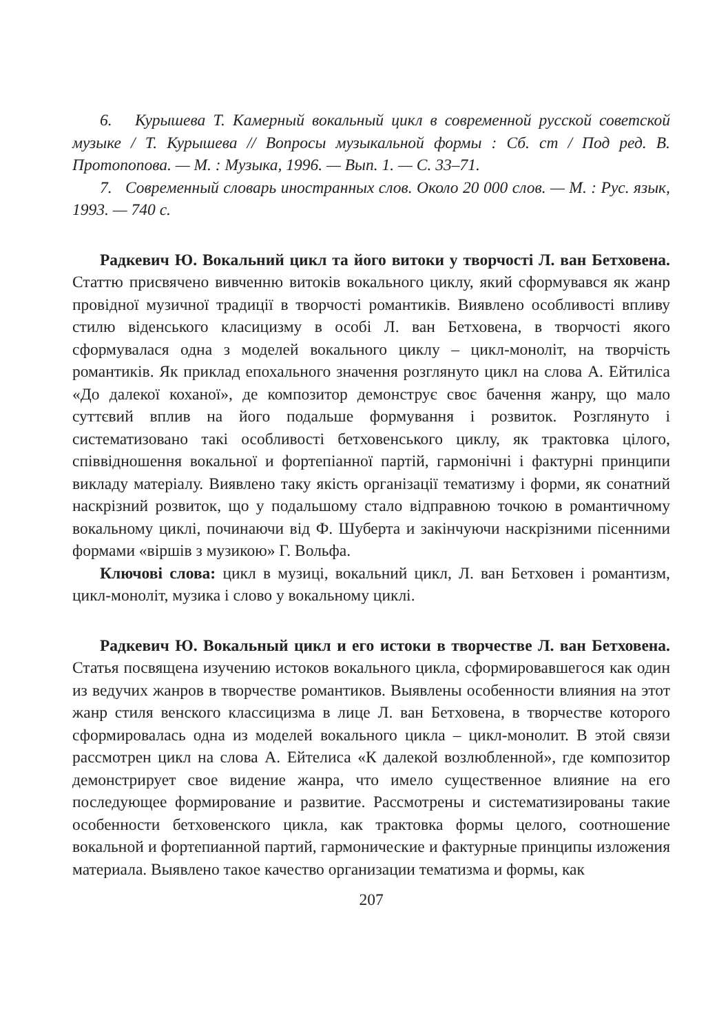6. Курышева Т. Камерный вокальный цикл в современной русской советской музыке / Т. Курышева // Вопросы музыкальной формы : Сб. ст / Под ред. В. Протопопова. — М. : Музыка, 1996. — Вып. 1. — С. 33–71.
7. Современный словарь иностранных слов. Около 20 000 слов. — М. : Рус. язык, 1993. — 740 с.
Радкевич Ю. Вокальний цикл та його витоки у творчості Л. ван Бетховена. Статтю присвячено вивченню витоків вокального циклу, який сформувався як жанр провідної музичної традиції в творчості романтиків. Виявлено особливості впливу стилю віденського класицизму в особі Л. ван Бетховена, в творчості якого сформувалася одна з моделей вокального циклу – цикл-моноліт, на творчість романтиків. Як приклад епохального значення розглянуто цикл на слова А. Ейтиліса «До далекої коханої», де композитор демонструє своє бачення жанру, що мало суттєвий вплив на його подальше формування і розвиток. Розглянуто і систематизовано такі особливості бетховенського циклу, як трактовка цілого, співвідношення вокальної и фортепіанної партій, гармонічні і фактурні принципи викладу матеріалу. Виявлено таку якість організації тематизму і форми, як сонатний наскрізний розвиток, що у подальшому стало відправною точкою в романтичному вокальному циклі, починаючи від Ф. Шуберта и закінчуючи наскрізними пісенними формами «віршів з музикою» Г. Вольфа.
Ключові слова: цикл в музиці, вокальний цикл, Л. ван Бетховен і романтизм, цикл-моноліт, музика і слово у вокальному циклі.
Радкевич Ю. Вокальный цикл и его истоки в творчестве Л. ван Бетховена. Статья посвящена изучению истоков вокального цикла, сформировавшегося как один из ведучих жанров в творчестве романтиков. Выявлены особенности влияния на этот жанр стиля венского классицизма в лице Л. ван Бетховена, в творчестве которого сформировалась одна из моделей вокального цикла – цикл-монолит. В этой связи рассмотрен цикл на слова А. Ейтелиса «К далекой возлюбленной», где композитор демонстрирует свое видение жанра, что имело существенное влияние на его последующее формирование и развитие. Рассмотрены и систематизированы такие особенности бетховенского цикла, как трактовка формы целого, соотношение вокальной и фортепианной партий, гармонические и фактурные принципы изложения материала. Выявлено такое качество организации тематизма и формы, как
207